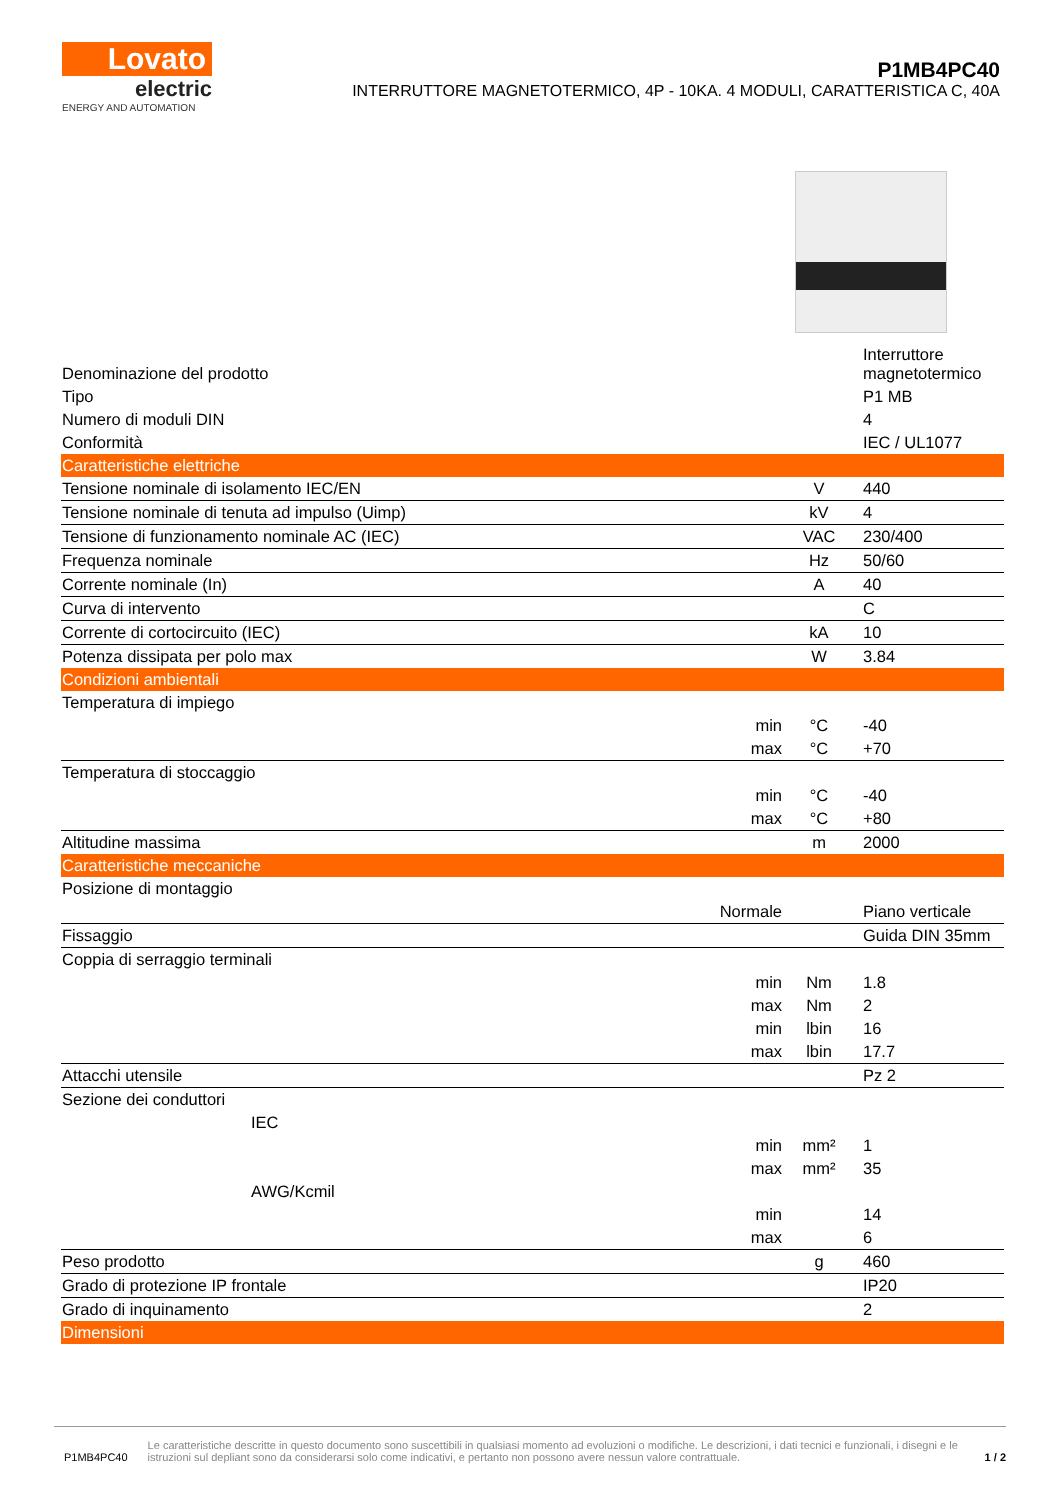Lovato
electric
ENERGY AND AUTOMATION
P1MB4PC40
INTERRUTTORE MAGNETOTERMICO, 4P - 10KA. 4 MODULI, CARATTERISTICA C, 40A
| Denominazione del prodotto | | | Interruttore magnetotermico |
| Tipo | | | P1 MB |
| Numero di moduli DIN | | | 4 |
| Conformità | | | IEC / UL1077 |
| Caratteristiche elettriche | | | |
| Tensione nominale di isolamento IEC/EN | | V | 440 |
| Tensione nominale di tenuta ad impulso (Uimp) | | kV | 4 |
| Tensione di funzionamento nominale AC (IEC) | | VAC | 230/400 |
| Frequenza nominale | | Hz | 50/60 |
| Corrente nominale (In) | | A | 40 |
| Curva di intervento | | | C |
| Corrente di cortocircuito (IEC) | | kA | 10 |
| Potenza dissipata per polo max | | W | 3.84 |
| Condizioni ambientali | | | |
| Temperatura di impiego | | | |
| | min | °C | -40 |
| | max | °C | +70 |
| Temperatura di stoccaggio | | | |
| | min | °C | -40 |
| | max | °C | +80 |
| Altitudine massima | | m | 2000 |
| Caratteristiche meccaniche | | | |
| Posizione di montaggio | | | |
| | Normale | | Piano verticale |
| Fissaggio | | | Guida DIN 35mm |
| Coppia di serraggio terminali | | | |
| | min | Nm | 1.8 |
| | max | Nm | 2 |
| | min | lbin | 16 |
| | max | lbin | 17.7 |
| Attacchi utensile | | | Pz 2 |
| Sezione dei conduttori | | | |
| IEC | | | |
| | min | mm² | 1 |
| | max | mm² | 35 |
| AWG/Kcmil | | | |
| | min | | 14 |
| | max | | 6 |
| Peso prodotto | | g | 460 |
| Grado di protezione IP frontale | | | IP20 |
| Grado di inquinamento | | | 2 |
| Dimensioni | | | |
P1MB4PC40
Le caratteristiche descritte in questo documento sono suscettibili in qualsiasi momento ad evoluzioni o modifiche. Le descrizioni, i dati tecnici e funzionali, i disegni e le istruzioni sul depliant sono da considerarsi solo come indicativi, e pertanto non possono avere nessun valore contrattuale.
1 / 2